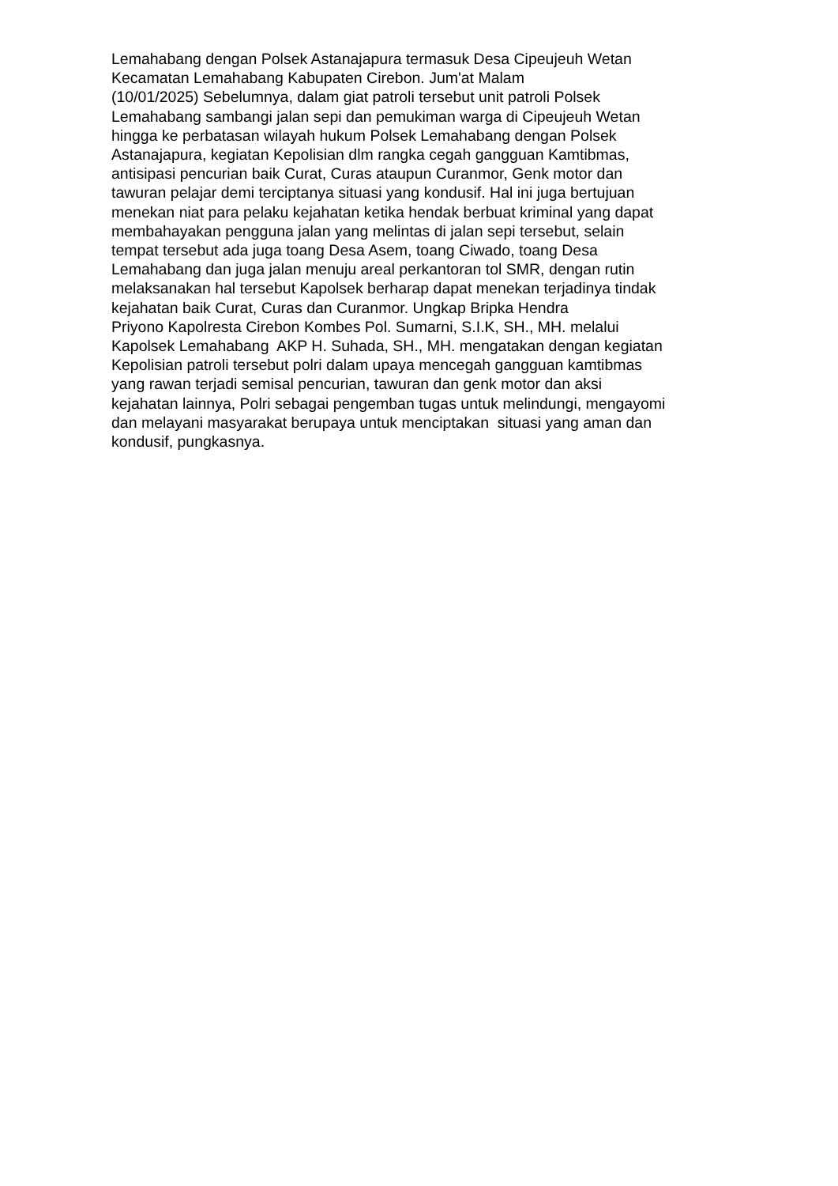Lemahabang dengan Polsek Astanajapura termasuk Desa Cipeujeuh Wetan
Kecamatan Lemahabang Kabupaten Cirebon. Jum'at Malam
(10/01/2025) Sebelumnya, dalam giat patroli tersebut unit patroli Polsek
Lemahabang sambangi jalan sepi dan pemukiman warga di Cipeujeuh Wetan
hingga ke perbatasan wilayah hukum Polsek Lemahabang dengan Polsek
Astanajapura, kegiatan Kepolisian dlm rangka cegah gangguan Kamtibmas,
antisipasi pencurian baik Curat, Curas ataupun Curanmor, Genk motor dan
tawuran pelajar demi terciptanya situasi yang kondusif. Hal ini juga bertujuan
menekan niat para pelaku kejahatan ketika hendak berbuat kriminal yang dapat
membahayakan pengguna jalan yang melintas di jalan sepi tersebut, selain
tempat tersebut ada juga toang Desa Asem, toang Ciwado, toang Desa
Lemahabang dan juga jalan menuju areal perkantoran tol SMR, dengan rutin
melaksanakan hal tersebut Kapolsek berharap dapat menekan terjadinya tindak
kejahatan baik Curat, Curas dan Curanmor. Ungkap Bripka Hendra
Priyono Kapolresta Cirebon Kombes Pol. Sumarni, S.I.K, SH., MH. melalui
Kapolsek Lemahabang AKP H. Suhada, SH., MH. mengatakan dengan kegiatan
Kepolisian patroli tersebut polri dalam upaya mencegah gangguan kamtibmas
yang rawan terjadi semisal pencurian, tawuran dan genk motor dan aksi
kejahatan lainnya, Polri sebagai pengemban tugas untuk melindungi, mengayomi
dan melayani masyarakat berupaya untuk menciptakan situasi yang aman dan
kondusif, pungkasnya.